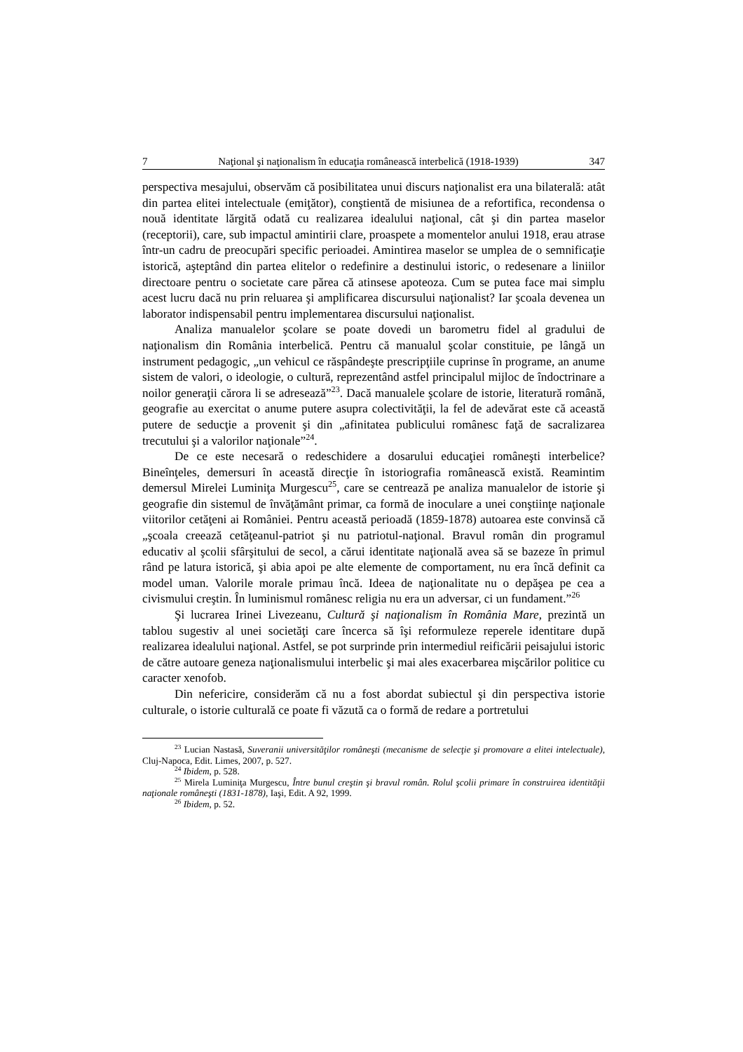7 Naţional şi naţionalism în educaţia românească interbelică (1918-1939) 347
perspectiva mesajului, observăm că posibilitatea unui discurs naţionalist era una bilaterală: atât din partea elitei intelectuale (emiţător), conştientă de misiunea de a refortifica, recondensa o nouă identitate lărgită odată cu realizarea idealului naţional, cât şi din partea maselor (receptorii), care, sub impactul amintirii clare, proaspete a momentelor anului 1918, erau atrase într-un cadru de preocupări specific perioadei. Amintirea maselor se umplea de o semnificaţie istorică, aşteptând din partea elitelor o redefinire a destinului istoric, o redesenare a liniilor directoare pentru o societate care părea că atinsese apoteoza. Cum se putea face mai simplu acest lucru dacă nu prin reluarea şi amplificarea discursului naţionalist? Iar şcoala devenea un laborator indispensabil pentru implementarea discursului naţionalist.
Analiza manualelor şcolare se poate dovedi un barometru fidel al gradului de naţionalism din România interbelică. Pentru că manualul şcolar constituie, pe lângă un instrument pedagogic, „un vehicul ce răspândeşte prescripţiile cuprinse în programe, an anume sistem de valori, o ideologie, o cultură, reprezentând astfel principalul mijloc de îndoctrinare a noilor generaţii cărora li se adresează”<sup>23</sup>. Dacă manualele şcolare de istorie, literatură română, geografie au exercitat o anume putere asupra colectivităţii, la fel de adevărat este că această putere de seducţie a provenit şi din „afinitatea publicului românesc faţă de sacralizarea trecutului şi a valorilor naţionale”<sup>24</sup>.
De ce este necesară o redeschidere a dosarului educaţiei româneşti interbelice? Bineînţeles, demersuri în această direcţie în istoriografia românească există. Reamintim demersul Mirelei Luminiţa Murgescu<sup>25</sup>, care se centrează pe analiza manualelor de istorie şi geografie din sistemul de învăţământ primar, ca formă de inoculare a unei conştiinţe naţionale viitorilor cetăţeni ai României. Pentru această perioadă (1859-1878) autoarea este convinsă că „şcoala creează cetăţeanul-patriot şi nu patriotul-naţional. Bravul român din programul educativ al şcolii sfârşitului de secol, a cărui identitate naţională avea să se bazeze în primul rând pe latura istorică, şi abia apoi pe alte elemente de comportament, nu era încă definit ca model uman. Valorile morale primau încă. Ideea de naţionalitate nu o depăşea pe cea a civismului creştin. În luminismul românesc religia nu era un adversar, ci un fundament.”<sup>26</sup>
Şi lucrarea Irinei Livezeanu, Cultură şi naţionalism în România Mare, prezintă un tablou sugestiv al unei societăţi care încerca să îşi reformuleze reperele identitare după realizarea idealului naţional. Astfel, se pot surprinde prin intermediul reificării peisajului istoric de către autoare geneza naţionalismului interbelic şi mai ales exacerbarea mişcărilor politice cu caracter xenofob.
Din nefericire, considerăm că nu a fost abordat subiectul şi din perspectiva istorie culturale, o istorie culturală ce poate fi văzută ca o formă de redare a portretului
<sup>23</sup> Lucian Nastasă, Suveranii universităţilor româneşti (mecanisme de selecţie şi promovare a elitei intelectuale), Cluj-Napoca, Edit. Limes, 2007, p. 527.
<sup>24</sup> Ibidem, p. 528.
<sup>25</sup> Mirela Luminiţa Murgescu, Între bunul creştin şi bravul român. Rolul şcolii primare în construirea identităţii naţionale româneşti (1831-1878), Iaşi, Edit. A 92, 1999.
<sup>26</sup> Ibidem, p. 52.